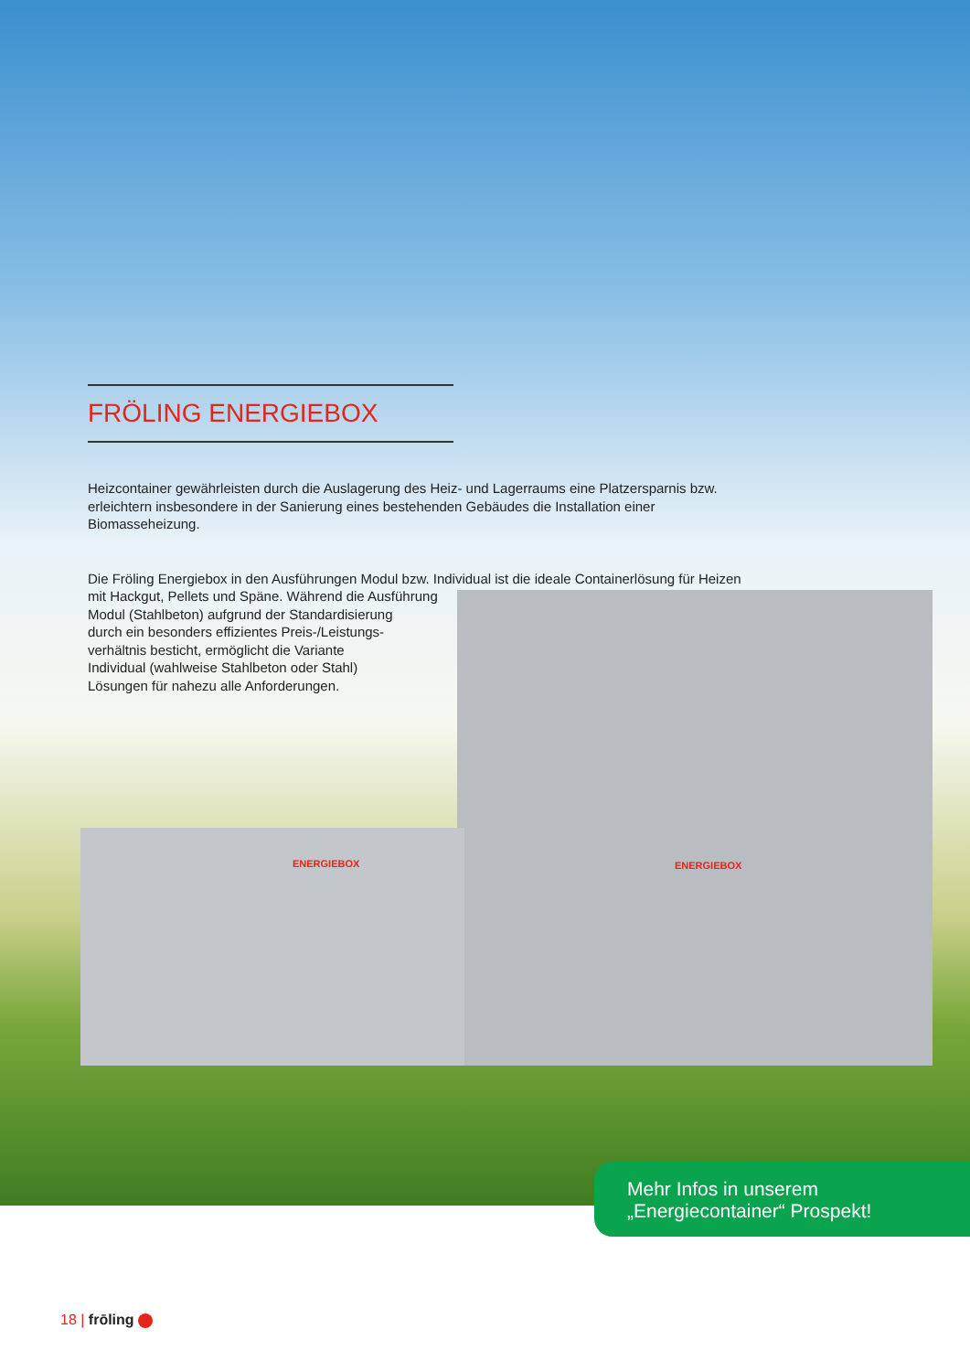FRÖLING ENERGIEBOX
Heizcontainer gewährleisten durch die Auslagerung des Heiz- und Lagerraums eine Platzersparnis bzw. erleichtern insbesondere in der Sanierung eines bestehenden Gebäudes die Installation einer Biomasseheizung.
Die Fröling Energiebox in den Ausführungen Modul bzw. Individual ist die ideale Containerlösung für Heizen mit Hackgut, Pellets und Späne. Während die Ausführung
Modul (Stahlbeton) aufgrund der Standardisierung
durch ein besonders effizientes Preis-/Leistungs-
verhältnis besticht, ermöglicht die Variante
Individual (wahlweise Stahlbeton oder Stahl)
Lösungen für nahezu alle Anforderungen.
ENERGIEBOX ENERGIEBOX
Mehr Infos in unserem
„Energiecontainer“ Prospekt!
18 | frōling